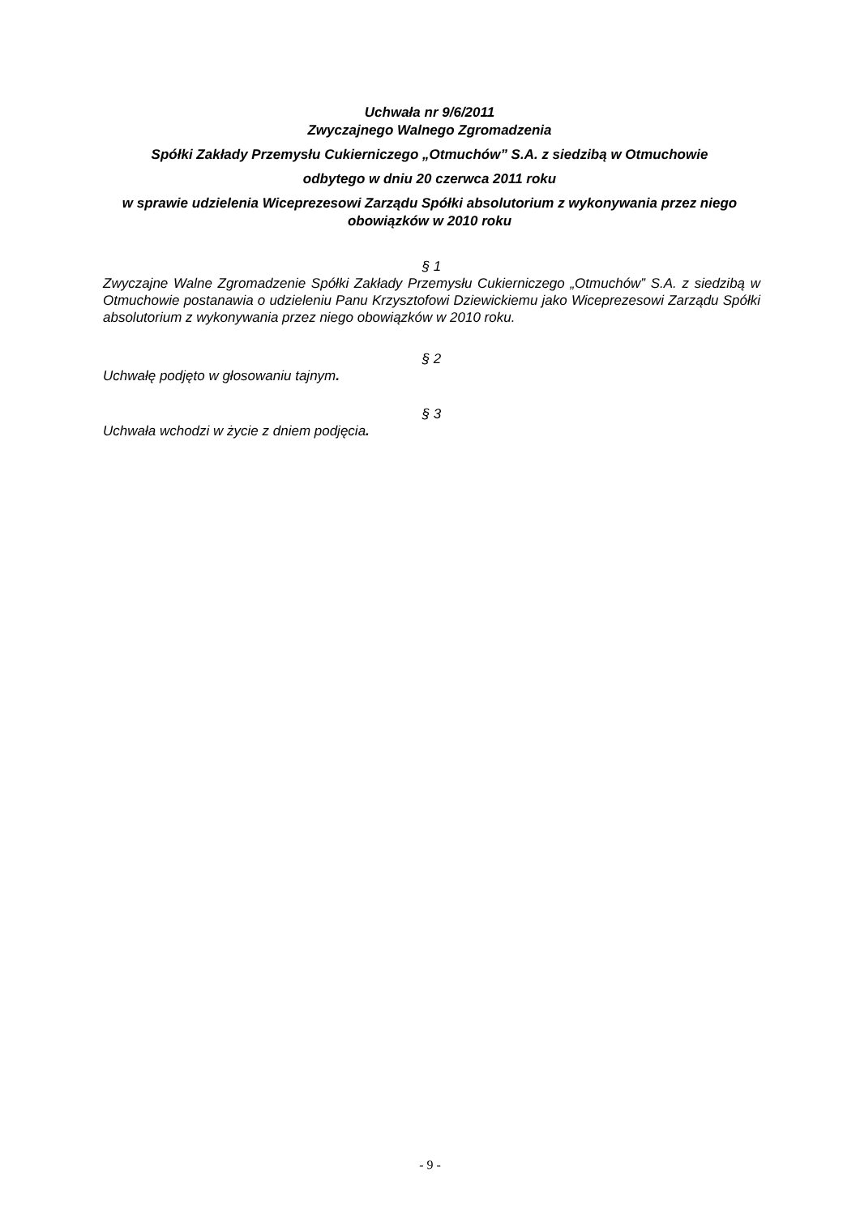Uchwała nr 9/6/2011
Zwyczajnego Walnego Zgromadzenia
Spółki Zakłady Przemysłu Cukierniczego „Otmuchów” S.A. z siedzibą w Otmuchowie
odbytego w dniu 20 czerwca 2011 roku
w sprawie udzielenia Wiceprezesowi Zarządu Spółki absolutorium z wykonywania przez niego obowiązków w 2010 roku
§ 1
Zwyczajne Walne Zgromadzenie Spółki Zakłady Przemysłu Cukierniczego „Otmuchów” S.A. z siedzibą w Otmuchowie postanawia o udzieleniu Panu Krzysztofowi Dziewickiemu jako Wiceprezesowi Zarządu Spółki absolutorium z wykonywania przez niego obowiązków w 2010 roku.
§ 2
Uchwałę podjęto w głosowaniu tajnym.
§ 3
Uchwała wchodzi w życie z dniem podjęcia.
- 9 -